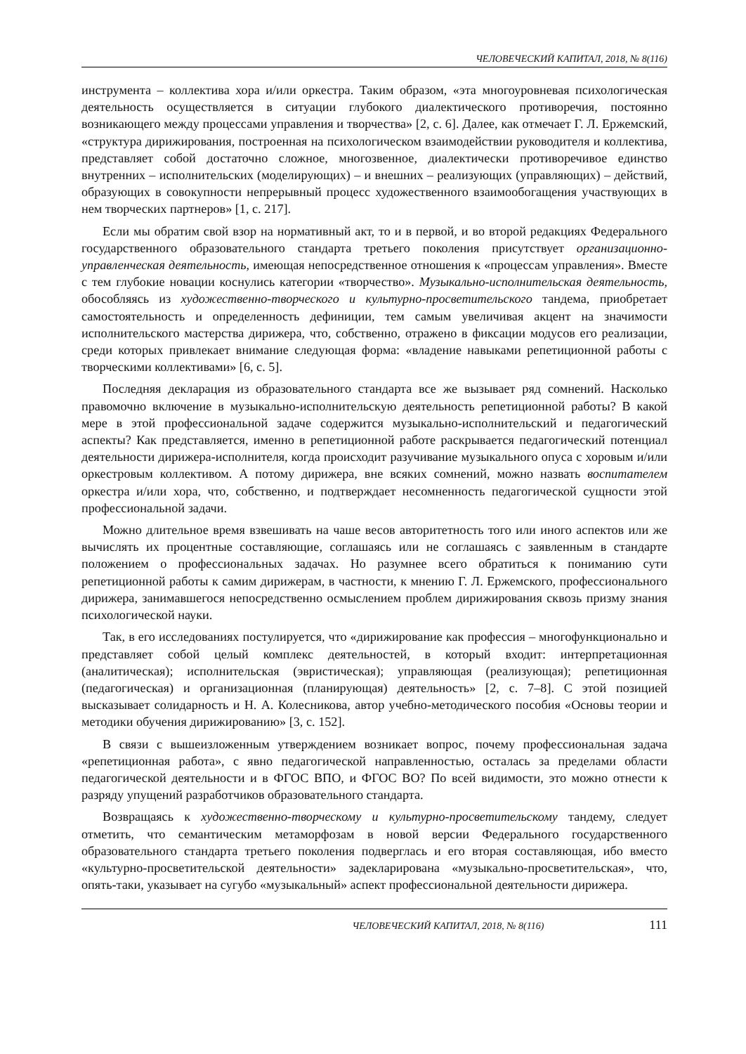ЧЕЛОВЕЧЕСКИЙ КАПИТАЛ, 2018, № 8(116)
инструмента – коллектива хора и/или оркестра. Таким образом, «эта многоуровневая психологическая деятельность осуществляется в ситуации глубокого диалектического противоречия, постоянно возникающего между процессами управления и творчества» [2, с. 6]. Далее, как отмечает Г. Л. Ержемский, «структура дирижирования, построенная на психологическом взаимодействии руководителя и коллектива, представляет собой достаточно сложное, многозвенное, диалектически противоречивое единство внутренних – исполнительских (моделирующих) – и внешних – реализующих (управляющих) – действий, образующих в совокупности непрерывный процесс художественного взаимообогащения участвующих в нем творческих партнеров» [1, с. 217].
Если мы обратим свой взор на нормативный акт, то и в первой, и во второй редакциях Федерального государственного образовательного стандарта третьего поколения присутствует организационно-управленческая деятельность, имеющая непосредственное отношения к «процессам управления». Вместе с тем глубокие новации коснулись категории «творчество». Музыкально-исполнительская деятельность, обособляясь из художественно-творческого и культурно-просветительского тандема, приобретает самостоятельность и определенность дефиниции, тем самым увеличивая акцент на значимости исполнительского мастерства дирижера, что, собственно, отражено в фиксации модусов его реализации, среди которых привлекает внимание следующая форма: «владение навыками репетиционной работы с творческими коллективами» [6, с. 5].
Последняя декларация из образовательного стандарта все же вызывает ряд сомнений. Насколько правомочно включение в музыкально-исполнительскую деятельность репетиционной работы? В какой мере в этой профессиональной задаче содержится музыкально-исполнительский и педагогический аспекты? Как представляется, именно в репетиционной работе раскрывается педагогический потенциал деятельности дирижера-исполнителя, когда происходит разучивание музыкального опуса с хоровым и/или оркестровым коллективом. А потому дирижера, вне всяких сомнений, можно назвать воспитателем оркестра и/или хора, что, собственно, и подтверждает несомненность педагогической сущности этой профессиональной задачи.
Можно длительное время взвешивать на чаше весов авторитетность того или иного аспектов или же вычислять их процентные составляющие, соглашаясь или не соглашаясь с заявленным в стандарте положением о профессиональных задачах. Но разумнее всего обратиться к пониманию сути репетиционной работы к самим дирижерам, в частности, к мнению Г. Л. Ержемского, профессионального дирижера, занимавшегося непосредственно осмыслением проблем дирижирования сквозь призму знания психологической науки.
Так, в его исследованиях постулируется, что «дирижирование как профессия – многофункционально и представляет собой целый комплекс деятельностей, в который входит: интерпретационная (аналитическая); исполнительская (эвристическая); управляющая (реализующая); репетиционная (педагогическая) и организационная (планирующая) деятельность» [2, с. 7–8]. С этой позицией высказывает солидарность и Н. А. Колесникова, автор учебно-методического пособия «Основы теории и методики обучения дирижированию» [3, с. 152].
В связи с вышеизложенным утверждением возникает вопрос, почему профессиональная задача «репетиционная работа», с явно педагогической направленностью, осталась за пределами области педагогической деятельности и в ФГОС ВПО, и ФГОС ВО? По всей видимости, это можно отнести к разряду упущений разработчиков образовательного стандарта.
Возвращаясь к художественно-творческому и культурно-просветительскому тандему, следует отметить, что семантическим метаморфозам в новой версии Федерального государственного образовательного стандарта третьего поколения подверглась и его вторая составляющая, ибо вместо «культурно-просветительской деятельности» задекларирована «музыкально-просветительская», что, опять-таки, указывает на сугубо «музыкальный» аспект профессиональной деятельности дирижера.
ЧЕЛОВЕЧЕСКИЙ КАПИТАЛ, 2018, № 8(116) 111